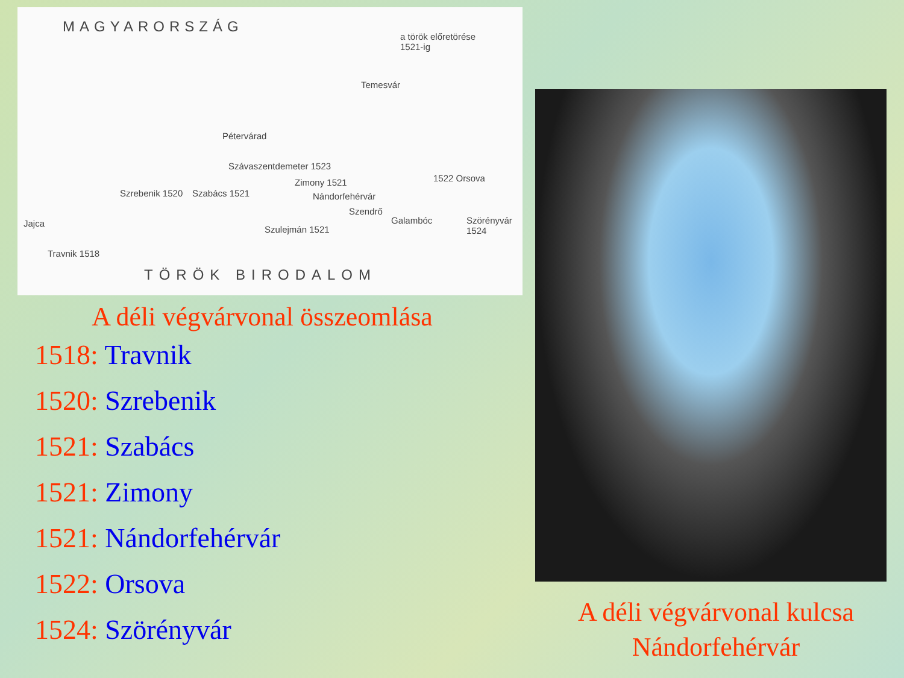MAGYARORSZÁG
a török előretörése
1521-ig
Temesvár
Pétervárad
Szávaszentdemeter 1523
Zimony 1521
Nándorfehérvár
Szrebenik 1520 Szabács 1521
1522 Orsova
Szendrő
Galambóc Szörényvár 1524
Jajca
Travnik 1518
Szulejmán 1521
TÖRÖK BIRODALOM
A déli végvárvonal összeomlása
1518: Travnik
1520: Szrebenik
1521: Szabács
1521: Zimony
1521: Nándorfehérvár
1522: Orsova
1524: Szörényvár
A déli végvárvonal kulcsa
Nándorfehérvár